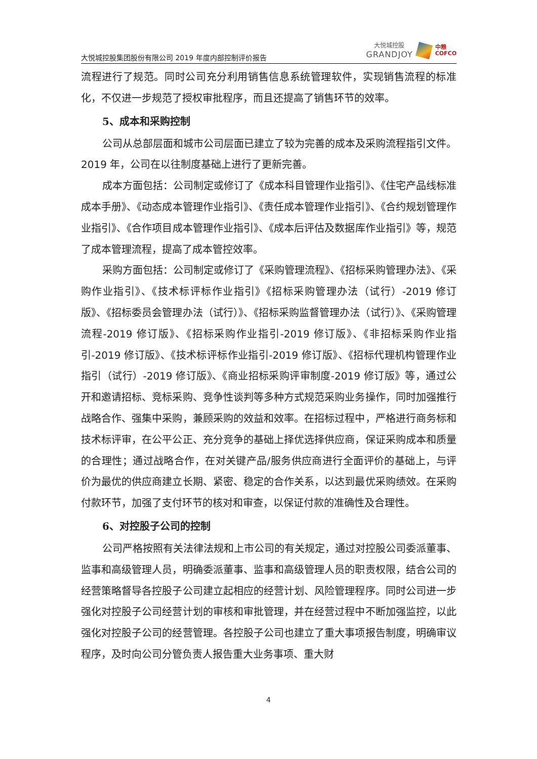大悦城控股集团股份有限公司 2019 年度内部控制评价报告
大悦城控股
GRANDJOY
中粮
COFCO
流程进行了规范。同时公司充分利用销售信息系统管理软件，实现销售流程的标准化，不仅进一步规范了授权审批程序，而且还提高了销售环节的效率。
5、成本和采购控制
公司从总部层面和城市公司层面已建立了较为完善的成本及采购流程指引文件。2019 年，公司在以往制度基础上进行了更新完善。
成本方面包括：公司制定或修订了《成本科目管理作业指引》、《住宅产品线标准成本手册》、《动态成本管理作业指引》、《责任成本管理作业指引》、《合约规划管理作业指引》、《合作项目成本管理作业指引》、《成本后评估及数据库作业指引》等，规范了成本管理流程，提高了成本管控效率。
采购方面包括：公司制定或修订了《采购管理流程》、《招标采购管理办法》、《采购作业指引》、《技术标评标作业指引》《招标采购管理办法（试行）-2019 修订版》、《招标委员会管理办法（试行）》、《招标采购监督管理办法（试行）》、《采购管理流程-2019 修订版》、《招标采购作业指引-2019 修订版》、《非招标采购作业指引-2019 修订版》、《技术标评标作业指引-2019 修订版》、《招标代理机构管理作业指引（试行）-2019 修订版》、《商业招标采购评审制度-2019 修订版》等，通过公开和邀请招标、竞标采购、竞争性谈判等多种方式规范采购业务操作，同时加强推行战略合作、强集中采购，兼顾采购的效益和效率。在招标过程中，严格进行商务标和技术标评审，在公平公正、充分竞争的基础上择优选择供应商，保证采购成本和质量的合理性；通过战略合作，在对关键产品/服务供应商进行全面评价的基础上，与评价为最优的供应商建立长期、紧密、稳定的合作关系，以达到最优采购绩效。在采购付款环节，加强了支付环节的核对和审查，以保证付款的准确性及合理性。
6、对控股子公司的控制
公司严格按照有关法律法规和上市公司的有关规定，通过对控股公司委派董事、监事和高级管理人员，明确委派董事、监事和高级管理人员的职责权限，结合公司的经营策略督导各控股子公司建立起相应的经营计划、风险管理程序。同时公司进一步强化对控股子公司经营计划的审核和审批管理，并在经营过程中不断加强监控，以此强化对控股子公司的经营管理。各控股子公司也建立了重大事项报告制度，明确审议程序，及时向公司分管负责人报告重大业务事项、重大财
4